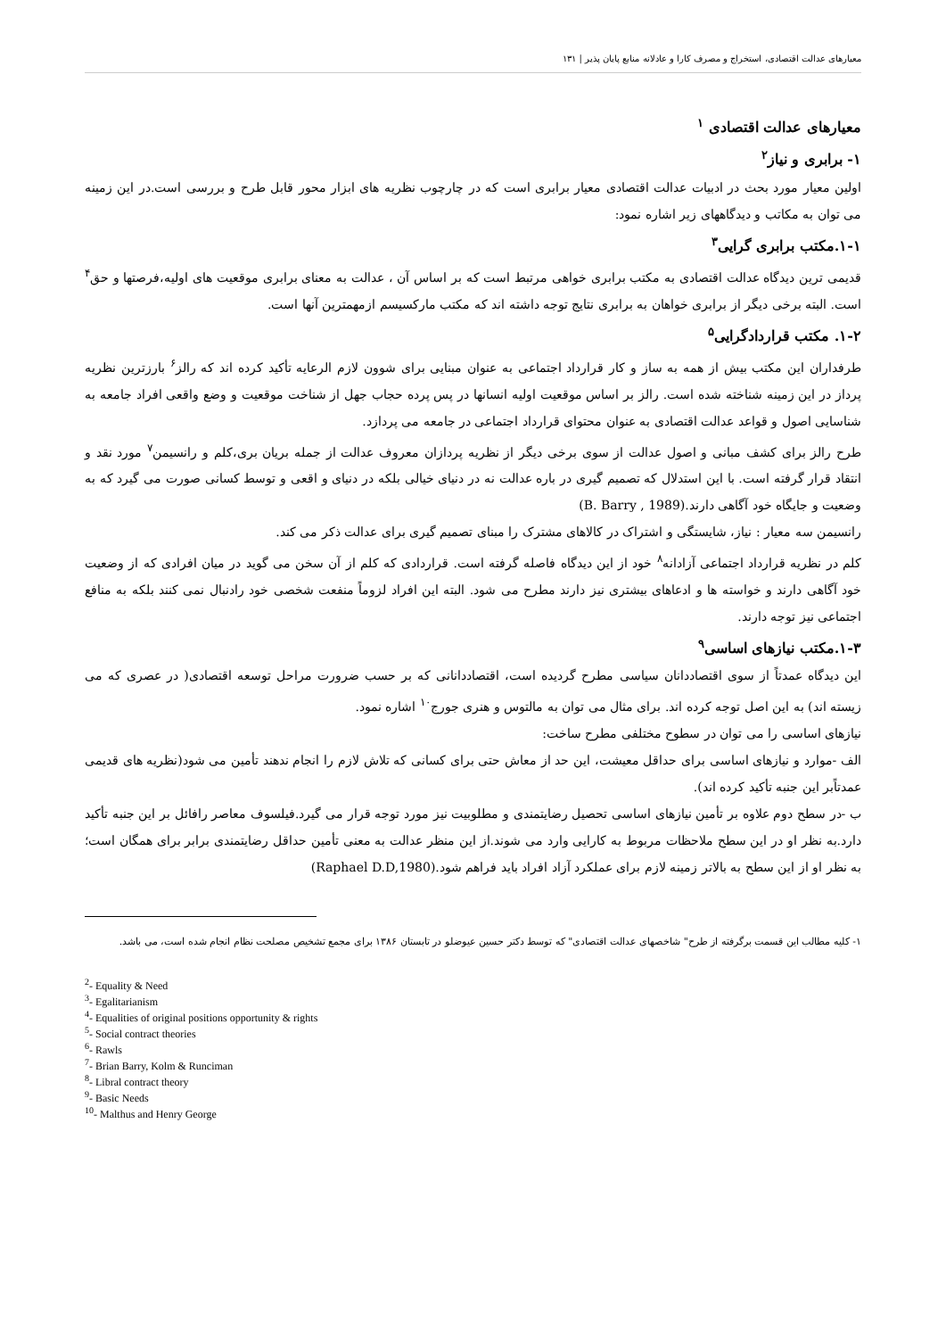معیارهای عدالت اقتصادی، استخراج و مصرف کارا و عادلانه منابع پایان پذیر | ۱۳۱
معیارهای عدالت اقتصادی <sup>۱</sup>
۱- برابری و نیاز<sup>۲</sup>
اولین معیار مورد بحث در ادبیات عدالت اقتصادی معیار برابری است که در چارچوب نظریه های ابزار محور قابل طرح و بررسی است.در این زمینه می توان به مکاتب و دیدگاههای زیر اشاره نمود:
۱-۱.مکتب برابری گرایی<sup>۳</sup>
قدیمی ترین دیدگاه عدالت اقتصادی به مکتب برابری خواهی مرتبط است که بر اساس آن ، عدالت به معنای برابری موقعیت های اولیه،فرصتها و حق<sup>۴</sup> است. البته برخی دیگر از برابری خواهان به برابری نتایج توجه داشته اند که مکتب مارکسیسم ازمهمترین آنها است.
۱-۲. مکتب قراردادگرایی<sup>۵</sup>
طرفداران این مکتب بیش از همه به ساز و کار قرارداد اجتماعی به عنوان مبنایی برای شوون لازم الرعایه تأکید کرده اند که رالز<sup>۶</sup> بارزترین نظریه پرداز در این زمینه شناخته شده است. رالز بر اساس موقعیت اولیه انسانها در پس پرده حجاب جهل از شناخت موقعیت و وضع واقعی افراد جامعه به شناسایی اصول و قواعد عدالت اقتصادی به عنوان محتوای قرارداد اجتماعی در جامعه می پردازد.
طرح رالز برای کشف مبانی و اصول عدالت از سوی برخی دیگر از نظریه پردازان معروف عدالت از جمله بریان بری،کلم و رانسیمن<sup>۷</sup> مورد نقد و انتقاد قرار گرفته است. با این استدلال که تصمیم گیری در باره عدالت نه در دنیای خیالی بلکه در دنیای و اقعی و توسط کسانی صورت می گیرد که به وضعیت و جایگاه خود آگاهی دارند.(B. Barry , 1989)
رانسیمن سه معیار : نیاز، شایستگی و اشتراک در کالاهای مشترک را مبنای تصمیم گیری برای عدالت ذکر می کند.
کلم در نظریه قرارداد اجتماعی آزادانه<sup>۸</sup> خود از این دیدگاه فاصله گرفته است. قراردادی که کلم از آن سخن می گوید در میان افرادی که از وضعیت خود آگاهی دارند و خواسته ها و ادعاهای بیشتری نیز دارند مطرح می شود. البته این افراد لزوماً منفعت شخصی خود رادنبال نمی کنند بلکه به منافع اجتماعی نیز توجه دارند.
۱-۳.مکتب نیازهای اساسی<sup>۹</sup>
این دیدگاه عمدتاً از سوی اقتصاددانان سیاسی مطرح گردیده است، اقتصاددانانی که بر حسب ضرورت مراحل توسعه اقتصادی( در عصری که می زیسته اند) به این اصل توجه کرده اند. برای مثال می توان به مالتوس و هنری جورج<sup>۱۰</sup> اشاره نمود.
نیازهای اساسی را می توان در سطوح مختلفی مطرح ساخت:
الف -موارد و نیازهای اساسی برای حداقل معیشت، این حد از معاش حتی برای کسانی که تلاش لازم را انجام ندهند تأمین می شود(نظریه های قدیمی عمدتاًبر این جنبه تأکید کرده اند).
ب -در سطح دوم علاوه بر تأمین نیازهای اساسی تحصیل رضایتمندی و مطلوبیت نیز مورد توجه قرار می گیرد.فیلسوف معاصر رافائل بر این جنبه تأکید دارد.به نظر او در این سطح ملاحظات مربوط به کارایی وارد می شوند.از این منظر عدالت به معنی تأمین حداقل رضایتمندی برابر برای همگان است؛ به نظر او از این سطح به بالاتر زمینه لازم برای عملکرد آزاد افراد باید فراهم شود.(Raphael D.D,1980)
۱- کلیه مطالب این قسمت برگرفته از طرح" شاخصهای عدالت اقتصادی" که توسط دکتر حسین عیوضلو در تابستان ۱۳۸۶ برای مجمع تشخیص مصلحت نظام انجام شده است، می باشد.
<sup>2</sup>- Equality & Need
<sup>3</sup>- Egalitarianism
<sup>4</sup>- Equalities of original positions opportunity & rights
<sup>5</sup>- Social contract theories
<sup>6</sup>- Rawls
<sup>7</sup>- Brian Barry, Kolm & Runciman
<sup>8</sup>- Libral contract theory
<sup>9</sup>- Basic Needs
<sup>10</sup>- Malthus and Henry George